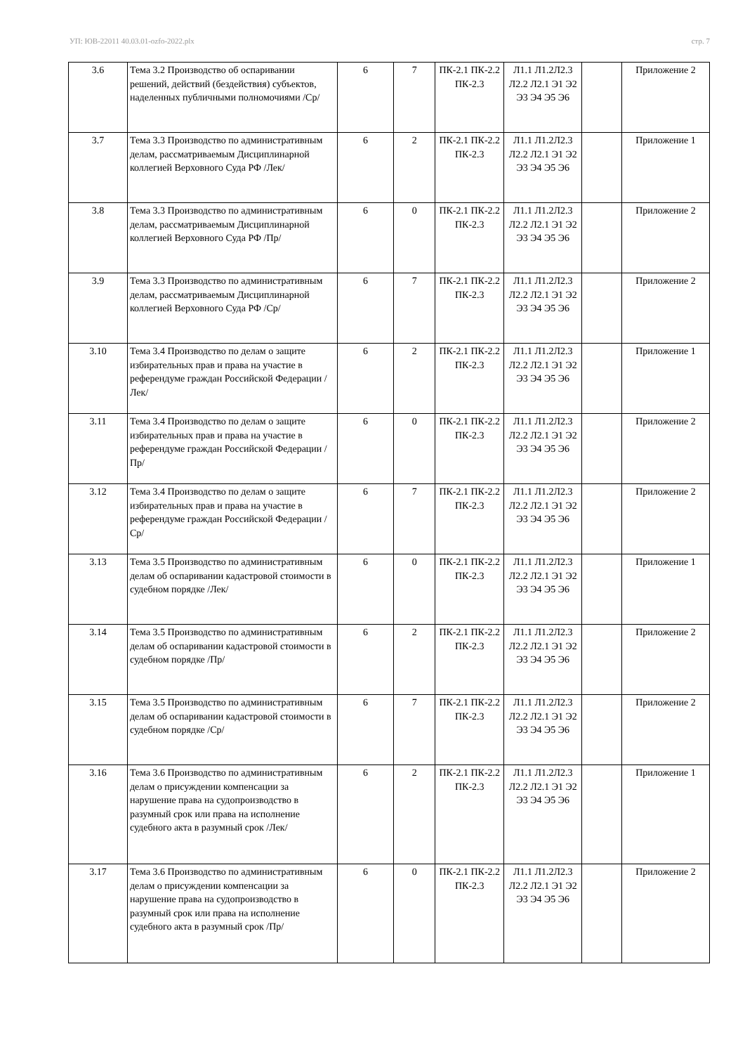УП: ЮВ-22011 40.03.01-ozfo-2022.plx стр. 7
| 3.6 | Тема 3.2 Производство об оспаривании решений, действий (бездействия) субъектов, наделенных публичными полномочиями /Ср/ | 6 | 7 | ПК-2.1 ПК-2.2 ПК-2.3 | Л1.1 Л1.2Л2.3 Л2.2 Л2.1 Э1 Э2 Э3 Э4 Э5 Э6 | | Приложение 2 |
| 3.7 | Тема 3.3 Производство по административным делам, рассматриваемым Дисциплинарной коллегией Верховного Суда РФ /Лек/ | 6 | 2 | ПК-2.1 ПК-2.2 ПК-2.3 | Л1.1 Л1.2Л2.3 Л2.2 Л2.1 Э1 Э2 Э3 Э4 Э5 Э6 | | Приложение 1 |
| 3.8 | Тема 3.3 Производство по административным делам, рассматриваемым Дисциплинарной коллегией Верховного Суда РФ /Пр/ | 6 | 0 | ПК-2.1 ПК-2.2 ПК-2.3 | Л1.1 Л1.2Л2.3 Л2.2 Л2.1 Э1 Э2 Э3 Э4 Э5 Э6 | | Приложение 2 |
| 3.9 | Тема 3.3 Производство по административным делам, рассматриваемым Дисциплинарной коллегией Верховного Суда РФ /Ср/ | 6 | 7 | ПК-2.1 ПК-2.2 ПК-2.3 | Л1.1 Л1.2Л2.3 Л2.2 Л2.1 Э1 Э2 Э3 Э4 Э5 Э6 | | Приложение 2 |
| 3.10 | Тема 3.4 Производство по делам о защите избирательных прав и права на участие в референдуме граждан Российской Федерации /Лек/ | 6 | 2 | ПК-2.1 ПК-2.2 ПК-2.3 | Л1.1 Л1.2Л2.3 Л2.2 Л2.1 Э1 Э2 Э3 Э4 Э5 Э6 | | Приложение 1 |
| 3.11 | Тема 3.4 Производство по делам о защите избирательных прав и права на участие в референдуме граждан Российской Федерации /Пр/ | 6 | 0 | ПК-2.1 ПК-2.2 ПК-2.3 | Л1.1 Л1.2Л2.3 Л2.2 Л2.1 Э1 Э2 Э3 Э4 Э5 Э6 | | Приложение 2 |
| 3.12 | Тема 3.4 Производство по делам о защите избирательных прав и права на участие в референдуме граждан Российской Федерации /Ср/ | 6 | 7 | ПК-2.1 ПК-2.2 ПК-2.3 | Л1.1 Л1.2Л2.3 Л2.2 Л2.1 Э1 Э2 Э3 Э4 Э5 Э6 | | Приложение 2 |
| 3.13 | Тема 3.5 Производство по административным делам об оспаривании кадастровой стоимости в судебном порядке /Лек/ | 6 | 0 | ПК-2.1 ПК-2.2 ПК-2.3 | Л1.1 Л1.2Л2.3 Л2.2 Л2.1 Э1 Э2 Э3 Э4 Э5 Э6 | | Приложение 1 |
| 3.14 | Тема 3.5 Производство по административным делам об оспаривании кадастровой стоимости в судебном порядке /Пр/ | 6 | 2 | ПК-2.1 ПК-2.2 ПК-2.3 | Л1.1 Л1.2Л2.3 Л2.2 Л2.1 Э1 Э2 Э3 Э4 Э5 Э6 | | Приложение 2 |
| 3.15 | Тема 3.5 Производство по административным делам об оспаривании кадастровой стоимости в судебном порядке /Ср/ | 6 | 7 | ПК-2.1 ПК-2.2 ПК-2.3 | Л1.1 Л1.2Л2.3 Л2.2 Л2.1 Э1 Э2 Э3 Э4 Э5 Э6 | | Приложение 2 |
| 3.16 | Тема 3.6 Производство по административным делам о присуждении компенсации за нарушение права на судопроизводство в разумный срок или права на исполнение судебного акта в разумный срок /Лек/ | 6 | 2 | ПК-2.1 ПК-2.2 ПК-2.3 | Л1.1 Л1.2Л2.3 Л2.2 Л2.1 Э1 Э2 Э3 Э4 Э5 Э6 | | Приложение 1 |
| 3.17 | Тема 3.6 Производство по административным делам о присуждении компенсации за нарушение права на судопроизводство в разумный срок или права на исполнение судебного акта в разумный срок /Пр/ | 6 | 0 | ПК-2.1 ПК-2.2 ПК-2.3 | Л1.1 Л1.2Л2.3 Л2.2 Л2.1 Э1 Э2 Э3 Э4 Э5 Э6 | | Приложение 2 |